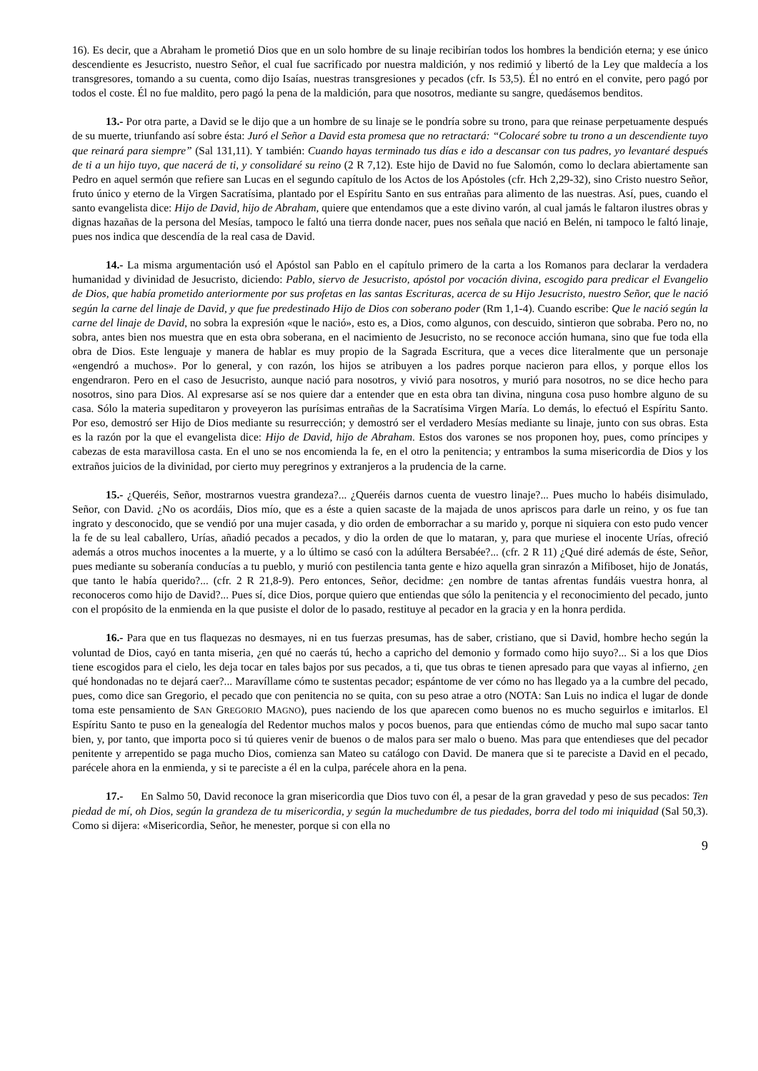16). Es decir, que a Abraham le prometió Dios que en un solo hombre de su linaje recibirían todos los hombres la bendición eterna; y ese único descendiente es Jesucristo, nuestro Señor, el cual fue sacrificado por nuestra maldición, y nos redimió y libertó de la Ley que maldecía a los transgresores, tomando a su cuenta, como dijo Isaías, nuestras transgresiones y pecados (cfr. Is 53,5). Él no entró en el convite, pero pagó por todos el coste. Él no fue maldito, pero pagó la pena de la maldición, para que nosotros, mediante su sangre, quedásemos benditos.
13.- Por otra parte, a David se le dijo que a un hombre de su linaje se le pondría sobre su trono, para que reinase perpetuamente después de su muerte, triunfando así sobre ésta: Juró el Señor a David esta promesa que no retractará: “Colocaré sobre tu trono a un descendiente tuyo que reinará para siempre” (Sal 131,11). Y también: Cuando hayas terminado tus días e ido a descansar con tus padres, yo levantaré después de ti a un hijo tuyo, que nacerá de ti, y consolidaré su reino (2 R 7,12). Este hijo de David no fue Salomón, como lo declara abiertamente san Pedro en aquel sermón que refiere san Lucas en el segundo capítulo de los Actos de los Apóstoles (cfr. Hch 2,29-32), sino Cristo nuestro Señor, fruto único y eterno de la Virgen Sacratísima, plantado por el Espíritu Santo en sus entrañas para alimento de las nuestras. Así, pues, cuando el santo evangelista dice: Hijo de David, hijo de Abraham, quiere que entendamos que a este divino varón, al cual jamás le faltaron ilustres obras y dignas hazañas de la persona del Mesías, tampoco le faltó una tierra donde nacer, pues nos señala que nació en Belén, ni tampoco le faltó linaje, pues nos indica que descendía de la real casa de David.
14.- La misma argumentación usó el Apóstol san Pablo en el capítulo primero de la carta a los Romanos para declarar la verdadera humanidad y divinidad de Jesucristo, diciendo: Pablo, siervo de Jesucristo, apóstol por vocación divina, escogido para predicar el Evangelio de Dios, que había prometido anteriormente por sus profetas en las santas Escrituras, acerca de su Hijo Jesucristo, nuestro Señor, que le nació según la carne del linaje de David, y que fue predestinado Hijo de Dios con soberano poder (Rm 1,1-4). Cuando escribe: Que le nació según la carne del linaje de David, no sobra la expresión «que le nació», esto es, a Dios, como algunos, con descuido, sintieron que sobraba. Pero no, no sobra, antes bien nos muestra que en esta obra soberana, en el nacimiento de Jesucristo, no se reconoce acción humana, sino que fue toda ella obra de Dios. Este lenguaje y manera de hablar es muy propio de la Sagrada Escritura, que a veces dice literalmente que un personaje «engendró a muchos». Por lo general, y con razón, los hijos se atribuyen a los padres porque nacieron para ellos, y porque ellos los engendraron. Pero en el caso de Jesucristo, aunque nació para nosotros, y vivió para nosotros, y murió para nosotros, no se dice hecho para nosotros, sino para Dios. Al expresarse así se nos quiere dar a entender que en esta obra tan divina, ninguna cosa puso hombre alguno de su casa. Sólo la materia supeditaron y proveyeron las purísimas entrañas de la Sacratísima Virgen María. Lo demás, lo efectuó el Espíritu Santo. Por eso, demostró ser Hijo de Dios mediante su resurrección; y demostró ser el verdadero Mesías mediante su linaje, junto con sus obras. Esta es la razón por la que el evangelista dice: Hijo de David, hijo de Abraham. Estos dos varones se nos proponen hoy, pues, como príncipes y cabezas de esta maravillosa casta. En el uno se nos encomienda la fe, en el otro la penitencia; y entrambos la suma misericordia de Dios y los extraños juicios de la divinidad, por cierto muy peregrinos y extranjeros a la prudencia de la carne.
15.- ¿Queréis, Señor, mostrarnos vuestra grandeza?... ¿Queréis darnos cuenta de vuestro linaje?... Pues mucho lo habéis disimulado, Señor, con David. ¿No os acordáis, Dios mío, que es a éste a quien sacaste de la majada de unos apriscos para darle un reino, y os fue tan ingrato y desconocido, que se vendió por una mujer casada, y dio orden de emborrachar a su marido y, porque ni siquiera con esto pudo vencer la fe de su leal caballero, Urías, añadió pecados a pecados, y dio la orden de que lo mataran, y, para que muriese el inocente Urías, ofreció además a otros muchos inocentes a la muerte, y a lo último se casó con la adúltera Bersabée?... (cfr. 2 R 11) ¿Qué diré además de éste, Señor, pues mediante su soberanía conducías a tu pueblo, y murió con pestilencia tanta gente e hizo aquella gran sinrazón a Mifiboset, hijo de Jonatás, que tanto le había querido?... (cfr. 2 R 21,8-9). Pero entonces, Señor, decidme: ¿en nombre de tantas afrentas fundáis vuestra honra, al reconoceros como hijo de David?... Pues sí, dice Dios, porque quiero que entiendas que sólo la penitencia y el reconocimiento del pecado, junto con el propósito de la enmienda en la que pusiste el dolor de lo pasado, restituye al pecador en la gracia y en la honra perdida.
16.- Para que en tus flaquezas no desmayes, ni en tus fuerzas presumas, has de saber, cristiano, que si David, hombre hecho según la voluntad de Dios, cayó en tanta miseria, ¿en qué no caerás tú, hecho a capricho del demonio y formado como hijo suyo?... Si a los que Dios tiene escogidos para el cielo, les deja tocar en tales bajos por sus pecados, a ti, que tus obras te tienen apresado para que vayas al infierno, ¿en qué hondonadas no te dejará caer?... Maravíllame cómo te sustentas pecador; espántome de ver cómo no has llegado ya a la cumbre del pecado, pues, como dice san Gregorio, el pecado que con penitencia no se quita, con su peso atrae a otro (NOTA: San Luis no indica el lugar de donde toma este pensamiento de SAN GREGORIO MAGNO), pues naciendo de los que aparecen como buenos no es mucho seguirlos e imitarlos. El Espíritu Santo te puso en la genealogía del Redentor muchos malos y pocos buenos, para que entiendas cómo de mucho mal supo sacar tanto bien, y, por tanto, que importa poco si tú quieres venir de buenos o de malos para ser malo o bueno. Mas para que entendieses que del pecador penitente y arrepentido se paga mucho Dios, comienza san Mateo su catálogo con David. De manera que si te pareciste a David en el pecado, parécele ahora en la enmienda, y si te pareciste a él en la culpa, parécele ahora en la pena.
17.- En Salmo 50, David reconoce la gran misericordia que Dios tuvo con él, a pesar de la gran gravedad y peso de sus pecados: Ten piedad de mí, oh Dios, según la grandeza de tu misericordia, y según la muchedumbre de tus piedades, borra del todo mi iniquidad (Sal 50,3). Como si dijera: «Misericordia, Señor, he menester, porque si con ella no
9